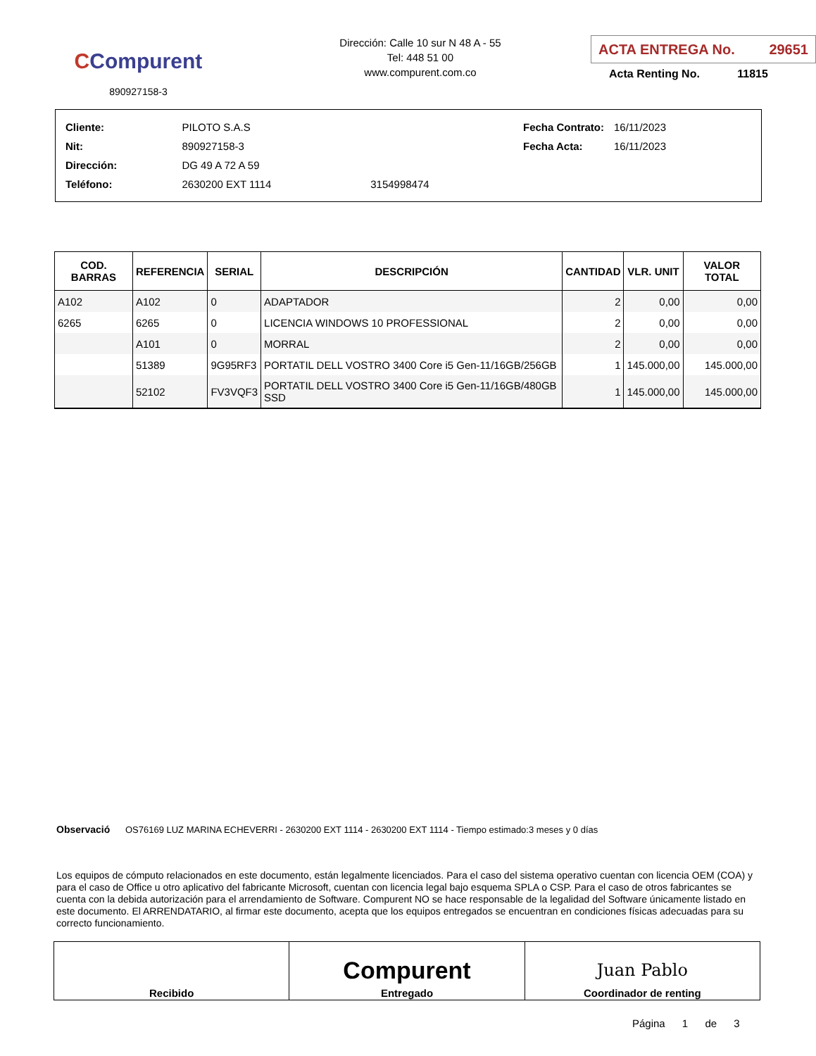CCompurent
890927158-3
Dirección: Calle 10 sur N 48 A - 55
Tel: 448 51 00
www.compurent.com.co
ACTA ENTREGA No. 29651
Acta Renting No. 11815
| Cliente: | PILOTO S.A.S | |
| Nit: | 890927158-3 | |
| Dirección: | DG 49 A 72 A 59 | |
| Teléfono: | 2630200 EXT 1114 | 3154998474 |
| Fecha Contrato: | 16/11/2023 |
| Fecha Acta: | 16/11/2023 |
| COD. BARRAS | REFERENCIA | SERIAL | DESCRIPCIÓN | CANTIDAD | VLR. UNIT | VALOR TOTAL |
| --- | --- | --- | --- | --- | --- | --- |
| A102 | A102 | 0 | ADAPTADOR | 2 | 0,00 | 0,00 |
| 6265 | 6265 | 0 | LICENCIA WINDOWS 10 PROFESSIONAL | 2 | 0,00 | 0,00 |
| | A101 | 0 | MORRAL | 2 | 0,00 | 0,00 |
| | 51389 | 9G95RF3 | PORTATIL DELL VOSTRO 3400 Core i5 Gen-11/16GB/256GB | 1 | 145.000,00 | 145.000,00 |
| | 52102 | FV3VQF3 | PORTATIL DELL VOSTRO 3400 Core i5 Gen-11/16GB/480GB SSD | 1 | 145.000,00 | 145.000,00 |
Observació OS76169 LUZ MARINA ECHEVERRI - 2630200 EXT 1114 - 2630200 EXT 1114 - Tiempo estimado:3 meses y 0 días
Los equipos de cómputo relacionados en este documento, están legalmente licenciados. Para el caso del sistema operativo cuentan con licencia OEM (COA) y para el caso de Office u otro aplicativo del fabricante Microsoft, cuentan con licencia legal bajo esquema SPLA o CSP. Para el caso de otros fabricantes se cuenta con la debida autorización para el arrendamiento de Software. Compurent NO se hace responsable de la legalidad del Software únicamente listado en este documento. El ARRENDATARIO, al firmar este documento, acepta que los equipos entregados se encuentran en condiciones físicas adecuadas para su correcto funcionamiento.
| Recibido | Compurent Entregado | Juan Pablo Coordinador de renting |
Página 1 de 3